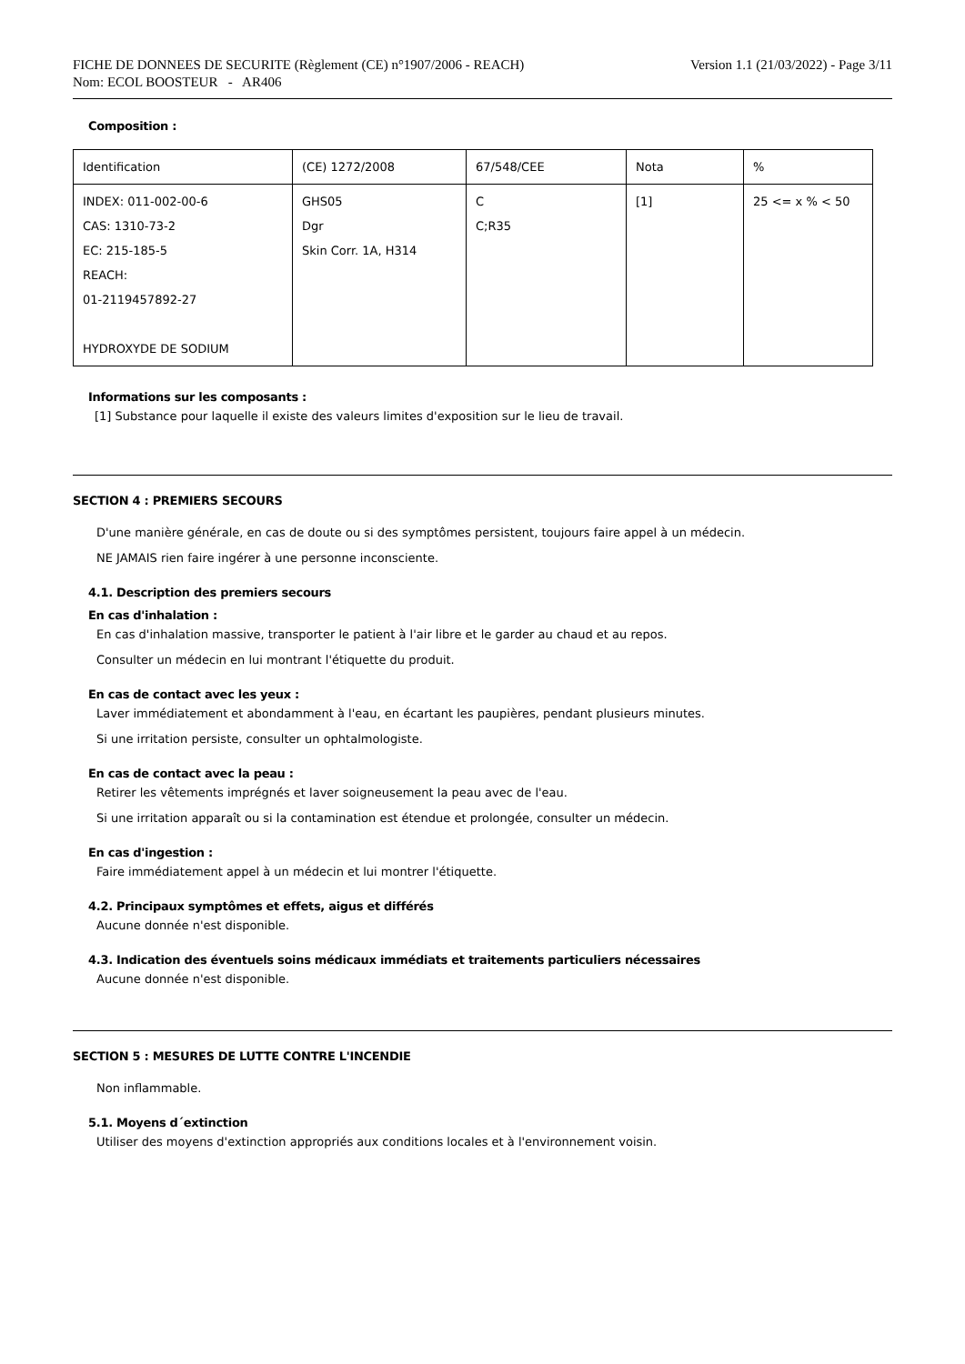FICHE DE DONNEES DE SECURITE (Règlement (CE) n°1907/2006 - REACH)
Nom: ECOL BOOSTEUR - AR406
Version 1.1 (21/03/2022) - Page 3/11
Composition :
| Identification | (CE) 1272/2008 | 67/548/CEE | Nota | % |
| --- | --- | --- | --- | --- |
| INDEX: 011-002-00-6 CAS: 1310-73-2 EC: 215-185-5 REACH: 01-2119457892-27 HYDROXYDE DE SODIUM | GHS05 Dgr Skin Corr. 1A, H314 | C C;R35 | [1] | 25 <= x % < 50 |
Informations sur les composants :
[1] Substance pour laquelle il existe des valeurs limites d'exposition sur le lieu de travail.
SECTION 4 : PREMIERS SECOURS
D'une manière générale, en cas de doute ou si des symptômes persistent, toujours faire appel à un médecin.
NE JAMAIS rien faire ingérer à une personne inconsciente.
4.1. Description des premiers secours
En cas d'inhalation :
En cas d'inhalation massive, transporter le patient à l'air libre et le garder au chaud et au repos.
Consulter un médecin en lui montrant l'étiquette du produit.
En cas de contact avec les yeux :
Laver immédiatement et abondamment à l'eau, en écartant les paupières, pendant plusieurs minutes.
Si une irritation persiste, consulter un ophtalmologiste.
En cas de contact avec la peau :
Retirer les vêtements imprégnés et laver soigneusement la peau avec de l'eau.
Si une irritation apparaît ou si la contamination est étendue et prolongée, consulter un médecin.
En cas d'ingestion :
Faire immédiatement appel à un médecin et lui montrer l'étiquette.
4.2. Principaux symptômes et effets, aigus et différés
Aucune donnée n'est disponible.
4.3. Indication des éventuels soins médicaux immédiats et traitements particuliers nécessaires
Aucune donnée n'est disponible.
SECTION 5 : MESURES DE LUTTE CONTRE L'INCENDIE
Non inflammable.
5.1. Moyens d´extinction
Utiliser des moyens d'extinction appropriés aux conditions locales et à l'environnement voisin.